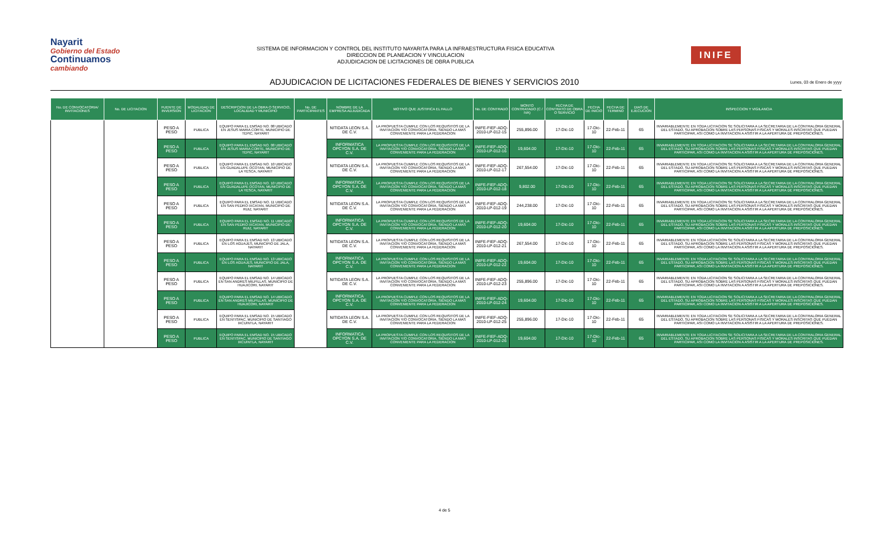Nayarit
Gobierno del Estado
Continuamos
cambiando
SISTEMA DE INFORMACION Y CONTROL DEL INSTITUTO NAYARITA PARA LA INFRAESTRUCTURA FISICA EDUCATIVA
DIRECCION DE PLANEACION Y VINCULACION
ADJUDICACION DE LICITACIONES DE OBRA PUBLICA
INIFE
ADJUDICACION DE LICITACIONES FEDERALES DE BIENES Y SERVICIOS 2010
Lunes, 03 de Enero de yyyy
| No. DE CONVOCATORIA/ INVITACIONES | No. DE LICITACION | FUENTE DE INVERSION | MODALIDAD DE LICITACION | DESCRIPCION DE LA OBRA O SERVICIO, LOCALIDAD Y MUNICIPIO | No. DE PARTICIPANTES | NOMBRE DE LA EMPRESA ADJUDICADA | MOTIVO QUE JUSTIFICA EL FALLO | No. DE CONTRADO | MONTO CONTRATADO (C / IVA) | FECHA DE CONTRATO DE OBRA O SERVICIO | FECHA DE INICIO | FECHA DE TERMINO | DIAS DE EJECUCION | INSPECCION Y VIGILANCIA |
| --- | --- | --- | --- | --- | --- | --- | --- | --- | --- | --- | --- | --- | --- | --- |
| | | PESO A PESO | PUBLICA | EQUIPO PARA EL EMSAD NO. 08 UBICADO EN JESUS MARIA CORTE, MUNICIPIO DE TEPIC, NAYARIT | | NITIDATA LEON S.A. DE C.V. | LA PROPUESTA CUMPLE CON LOS REQUISITOS DE LA INVITACION Y/O CONVOCATORIA, SIENDO LA MAS CONVENIENTE PARA LA FEDERACION | INIFE-FIEF-ADQ-2010-LP-012-15 | 255,896.00 | 17-Dic-10 | 17-Dic-10 | 22-Feb-11 | 65 | INVARIABLEMENTE EN TODA LICITACION SE SOLICITARA A LA SECRETARIA DE LA CONTRALORIA GENERAL DEL ESTADO, SU APROBACION SOBRE LAS PERSONAS FISICAS Y MORALES INSCRITAS QUE PUEDAN PARTICIPAR, ASI COMO LA INVITACION A ASISTIR A LA APERTURA DE PREPOSICIONES. |
| | | PESO A PESO | PUBLICA | EQUIPO PARA EL EMSAD NO. 08 UBICADO EN JESUS MARIA CORTE, MUNICIPIO DE TEPIC, NAYARIT | | INFORMATICA OPCYON S.A. DE C.V. | LA PROPUESTA CUMPLE CON LOS REQUISITOS DE LA INVITACION Y/O CONVOCATORIA, SIENDO LA MAS CONVENIENTE PARA LA FEDERACION | INIFE-FIEF-ADQ-2010-LP-012-16 | 19,604.00 | 17-Dic-10 | 17-Dic-10 | 22-Feb-11 | 65 | INVARIABLEMENTE EN TODA LICITACION SE SOLICITARA A LA SECRETARIA DE LA CONTRALORIA GENERAL DEL ESTADO, SU APROBACION SOBRE LAS PERSONAS FISICAS Y MORALES INSCRITAS QUE PUEDAN PARTICIPAR, ASI COMO LA INVITACION A ASISTIR A LA APERTURA DE PREPOSICIONES. |
| | | PESO A PESO | PUBLICA | EQUIPO PARA EL EMSAD NO. 10 UBICADO EN GUADALUPE OCOTAN, MUNICIPIO DE LA YESCA, NAYARIT | | NITIDATA LEON S.A. DE C.V. | LA PROPUESTA CUMPLE CON LOS REQUISITOS DE LA INVITACION Y/O CONVOCATORIA, SIENDO LA MAS CONVENIENTE PARA LA FEDERACION | INIFE-FIEF-ADQ-2010-LP-012-17 | 267,554.00 | 17-Dic-10 | 17-Dic-10 | 22-Feb-11 | 65 | INVARIABLEMENTE EN TODA LICITACION SE SOLICITARA A LA SECRETARIA DE LA CONTRALORIA GENERAL DEL ESTADO, SU APROBACION SOBRE LAS PERSONAS FISICAS Y MORALES INSCRITAS QUE PUEDAN PARTICIPAR, ASI COMO LA INVITACION A ASISTIR A LA APERTURA DE PREPOSICIONES. |
| | | PESO A PESO | PUBLICA | EQUIPO PARA EL EMSAD NO. 10 UBICADO EN GUADALUPE OCOTAN, MUNICIPIO DE LA YESCA, NAYARIT | | INFORMATICA OPCYON S.A. DE C.V. | LA PROPUESTA CUMPLE CON LOS REQUISITOS DE LA INVITACION Y/O CONVOCATORIA, SIENDO LA MAS CONVENIENTE PARA LA FEDERACION | INIFE-FIEF-ADQ-2010-LP-012-18 | 9,802.00 | 17-Dic-10 | 17-Dic-10 | 22-Feb-11 | 65 | INVARIABLEMENTE EN TODA LICITACION SE SOLICITARA A LA SECRETARIA DE LA CONTRALORIA GENERAL DEL ESTADO, SU APROBACION SOBRE LAS PERSONAS FISICAS Y MORALES INSCRITAS QUE PUEDAN PARTICIPAR, ASI COMO LA INVITACION A ASISTIR A LA APERTURA DE PREPOSICIONES. |
| | | PESO A PESO | PUBLICA | EQUIPO PARA EL EMSAD NO. 11 UBICADO EN SAN PEDRO IXCATAN, MUNICIPIO DE RUIZ, NAYARIT | | NITIDATA LEON S.A. DE C.V. | LA PROPUESTA CUMPLE CON LOS REQUISITOS DE LA INVITACION Y/O CONVOCATORIA, SIENDO LA MAS CONVENIENTE PARA LA FEDERACION | INIFE-FIEF-ADQ-2010-LP-012-19 | 244,238.00 | 17-Dic-10 | 17-Dic-10 | 22-Feb-11 | 65 | INVARIABLEMENTE EN TODA LICITACION SE SOLICITARA A LA SECRETARIA DE LA CONTRALORIA GENERAL DEL ESTADO, SU APROBACION SOBRE LAS PERSONAS FISICAS Y MORALES INSCRITAS QUE PUEDAN PARTICIPAR, ASI COMO LA INVITACION A ASISTIR A LA APERTURA DE PREPOSICIONES. |
| | | PESO A PESO | PUBLICA | EQUIPO PARA EL EMSAD NO. 11 UBICADO EN SAN PEDRO IXCATAN, MUNICIPIO DE RUIZ, NAYARIT | | INFORMATICA OPCYON S.A. DE C.V. | LA PROPUESTA CUMPLE CON LOS REQUISITOS DE LA INVITACION Y/O CONVOCATORIA, SIENDO LA MAS CONVENIENTE PARA LA FEDERACION | INIFE-FIEF-ADQ-2010-LP-012-20 | 19,604.00 | 17-Dic-10 | 17-Dic-10 | 22-Feb-11 | 65 | INVARIABLEMENTE EN TODA LICITACION SE SOLICITARA A LA SECRETARIA DE LA CONTRALORIA GENERAL DEL ESTADO, SU APROBACION SOBRE LAS PERSONAS FISICAS Y MORALES INSCRITAS QUE PUEDAN PARTICIPAR, ASI COMO LA INVITACION A ASISTIR A LA APERTURA DE PREPOSICIONES. |
| | | PESO A PESO | PUBLICA | EQUIPO PARA EL EMSAD NO. 13 UBICADO EN LOS AGUAJES, MUNICIPIO DE JALA, NAYARIT | | NITIDATA LEON S.A. DE C.V. | LA PROPUESTA CUMPLE CON LOS REQUISITOS DE LA INVITACION Y/O CONVOCATORIA, SIENDO LA MAS CONVENIENTE PARA LA FEDERACION | INIFE-FIEF-ADQ-2010-LP-012-21 | 267,554.00 | 17-Dic-10 | 17-Dic-10 | 22-Feb-11 | 65 | INVARIABLEMENTE EN TODA LICITACION SE SOLICITARA A LA SECRETARIA DE LA CONTRALORIA GENERAL DEL ESTADO, SU APROBACION SOBRE LAS PERSONAS FISICAS Y MORALES INSCRITAS QUE PUEDAN PARTICIPAR, ASI COMO LA INVITACION A ASISTIR A LA APERTURA DE PREPOSICIONES. |
| | | PESO A PESO | PUBLICA | EQUIPO PARA EL EMSAD NO. 13 UBICADO EN LOS AGUAJES, MUNICIPIO DE JALA, NAYARIT | | INFORMATICA OPCYON S.A. DE C.V. | LA PROPUESTA CUMPLE CON LOS REQUISITOS DE LA INVITACION Y/O CONVOCATORIA, SIENDO LA MAS CONVENIENTE PARA LA FEDERACION | INIFE-FIEF-ADQ-2010-LP-012-22 | 19,604.00 | 17-Dic-10 | 17-Dic-10 | 22-Feb-11 | 65 | INVARIABLEMENTE EN TODA LICITACION SE SOLICITARA A LA SECRETARIA DE LA CONTRALORIA GENERAL DEL ESTADO, SU APROBACION SOBRE LAS PERSONAS FISICAS Y MORALES INSCRITAS QUE PUEDAN PARTICIPAR, ASI COMO LA INVITACION A ASISTIR A LA APERTURA DE PREPOSICIONES. |
| | | PESO A PESO | PUBLICA | EQUIPO PARA EL EMSAD NO. 14 UBICADO EN SAN ANDRES MILPILLAS, MUNICIPIO DE HUAJICORI, NAYARIT | | NITIDATA LEON S.A. DE C.V. | LA PROPUESTA CUMPLE CON LOS REQUISITOS DE LA INVITACION Y/O CONVOCATORIA, SIENDO LA MAS CONVENIENTE PARA LA FEDERACION | INIFE-FIEF-ADQ-2010-LP-012-23 | 255,896.00 | 17-Dic-10 | 17-Dic-10 | 22-Feb-11 | 65 | INVARIABLEMENTE EN TODA LICITACION SE SOLICITARA A LA SECRETARIA DE LA CONTRALORIA GENERAL DEL ESTADO, SU APROBACION SOBRE LAS PERSONAS FISICAS Y MORALES INSCRITAS QUE PUEDAN PARTICIPAR, ASI COMO LA INVITACION A ASISTIR A LA APERTURA DE PREPOSICIONES. |
| | | PESO A PESO | PUBLICA | EQUIPO PARA EL EMSAD NO. 14 UBICADO EN SAN ANDRES MILPILLAS, MUNICIPIO DE HUAJICORI, NAYARIT | | INFORMATICA OPCYON S.A. DE C.V. | LA PROPUESTA CUMPLE CON LOS REQUISITOS DE LA INVITACION Y/O CONVOCATORIA, SIENDO LA MAS CONVENIENTE PARA LA FEDERACION | INIFE-FIEF-ADQ-2010-LP-012-24 | 19,604.00 | 17-Dic-10 | 17-Dic-10 | 22-Feb-11 | 65 | INVARIABLEMENTE EN TODA LICITACION SE SOLICITARA A LA SECRETARIA DE LA CONTRALORIA GENERAL DEL ESTADO, SU APROBACION SOBRE LAS PERSONAS FISICAS Y MORALES INSCRITAS QUE PUEDAN PARTICIPAR, ASI COMO LA INVITACION A ASISTIR A LA APERTURA DE PREPOSICIONES. |
| | | PESO A PESO | PUBLICA | EQUIPO PARA EL EMSAD NO. 15 UBICADO EN SENTISPAC, MUNICIPIO DE SANTIAGO IXCUINTLA, NAYARIT | | NITIDATA LEON S.A. DE C.V. | LA PROPUESTA CUMPLE CON LOS REQUISITOS DE LA INVITACION Y/O CONVOCATORIA, SIENDO LA MAS CONVENIENTE PARA LA FEDERACION | INIFE-FIEF-ADQ-2010-LP-012-25 | 255,896.00 | 17-Dic-10 | 17-Dic-10 | 22-Feb-11 | 65 | INVARIABLEMENTE EN TODA LICITACION SE SOLICITARA A LA SECRETARIA DE LA CONTRALORIA GENERAL DEL ESTADO, SU APROBACION SOBRE LAS PERSONAS FISICAS Y MORALES INSCRITAS QUE PUEDAN PARTICIPAR, ASI COMO LA INVITACION A ASISTIR A LA APERTURA DE PREPOSICIONES. |
| | | PESO A PESO | PUBLICA | EQUIPO PARA EL EMSAD NO. 15 UBICADO EN SENTISPAC, MUNICIPIO DE SANTIAGO IXCUINTLA, NAYARIT | | INFORMATICA OPCYON S.A. DE C.V. | LA PROPUESTA CUMPLE CON LOS REQUISITOS DE LA INVITACION Y/O CONVOCATORIA, SIENDO LA MAS CONVENIENTE PARA LA FEDERACION | INIFE-FIEF-ADQ-2010-LP-012-26 | 19,604.00 | 17-Dic-10 | 17-Dic-10 | 22-Feb-11 | 65 | INVARIABLEMENTE EN TODA LICITACION SE SOLICITARA A LA SECRETARIA DE LA CONTRALORIA GENERAL DEL ESTADO, SU APROBACION SOBRE LAS PERSONAS FISICAS Y MORALES INSCRITAS QUE PUEDAN PARTICIPAR, ASI COMO LA INVITACION A ASISTIR A LA APERTURA DE PREPOSICIONES. |
4 de 5